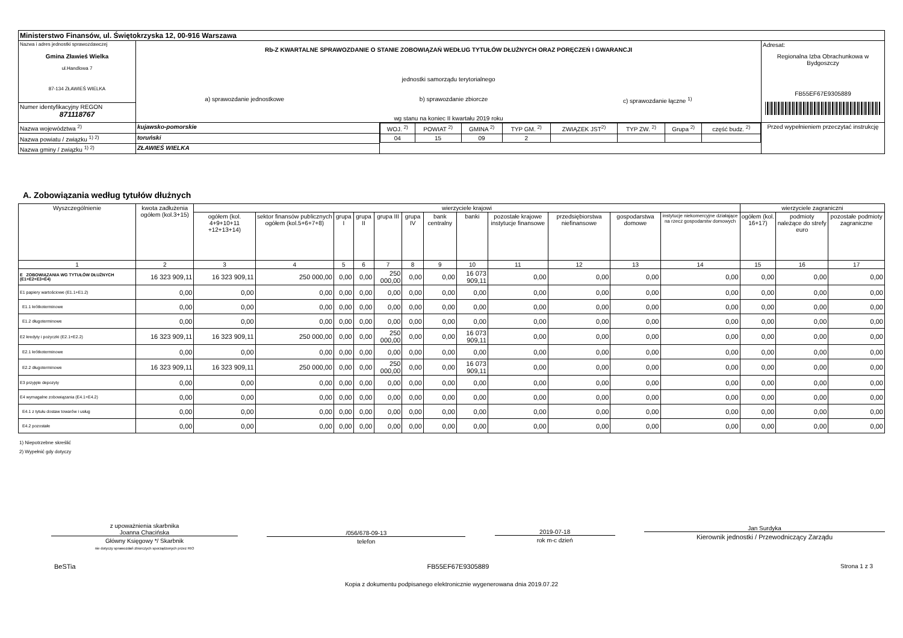| Ministerstwo Finansów, ul. Świętokrzyska 12, 00-916 Warszawa | | | |
| Nazwa i adres jednostki sprawozdawczej Gmina Zławieś Wielka ul.Handlowa 7 87-134 ZŁAWIEŚ WIELKA | Rb-Z KWARTALNE SPRAWOZDANIE O STANIE ZOBOWIĄZAŃ WEDŁUG TYTUŁÓW DŁUŻNYCH ORAZ PORĘCZEŃ I GWARANCJI jednostki samorządu terytorialnego a) sprawozdanie jednostkowe b) sprawozdanie zbiorcze c) sprawozdanie łączne <sup>1)</sup> wg stanu na koniec II kwartału 2019 roku | | Adresat: Regionalna Izba Obrachunkowa w Bydgoszczy FB55EF67E9305889 |
| Numer identyfikacyjny REGON 871118767 | | | |
| Nazwa województwa <sup>2)</sup> | kujawsko-pomorskie | / WOJ. <sup>2)</sup> / POWIAT <sup>2)</sup> / GMINA <sup>2)</sup> / TYP GM. <sup>2)</sup> / ZWIĄZEK JST<sup>2)</sup> / TYP ZW. <sup>2)</sup> / Grupa <sup>2)</sup> / część budz. <sup>2)</sup> / / 04 / 15 / 09 / 2 / / / / / | Przed wypełnieniem przeczytać instrukcję |
| Nazwa powiatu / związku <sup>1) 2)</sup> | toruński | | |
| Nazwa gminy / związku <sup>1) 2)</sup> | ZŁAWIEŚ WIELKA | | |
A. Zobowiązania według tytułów dłużnych
| Wyszczególnienie | kwota zadłużenia ogółem (kol.3+15) | wierzyciele krajowi | | | | | | | | | | | | wierzyciele zagraniczni | | |
| --- | --- | --- | --- | --- | --- | --- | --- | --- | --- | --- | --- | --- | --- | --- | --- | --- |
| | | ogółem (kol. 4+9+10+11 +12+13+14) | sektor finansów publicznych ogółem (kol.5+6+7+8) | grupa I | grupa II | grupa III | grupa IV | bank centralny | banki | pozostałe krajowe instytucje finansowe | przedsiębiorstwa niefinansowe | gospodarstwa domowe | instytucje niekomercyjne działające na rzecz gospodarstw domowych | ogółem (kol. 16+17) | podmioty należące do strefy euro | pozostałe podmioty zagraniczne |
| 1 | 2 | 3 | 4 | 5 | 6 | 7 | 8 | 9 | 10 | 11 | 12 | 13 | 14 | 15 | 16 | 17 |
| E ZOBOWIĄZANIA WG TYTUŁÓW DŁUŻNYCH (E1+E2+E3+E4) | 16 323 909,11 | 16 323 909,11 | 250 000,00 | 0,00 | 0,00 | 250 000,00 | 0,00 | 0,00 | 16 073 909,11 | 0,00 | 0,00 | 0,00 | 0,00 | 0,00 | 0,00 | 0,00 |
| E1 papiery wartościowe (E1.1+E1.2) | 0,00 | 0,00 | 0,00 | 0,00 | 0,00 | 0,00 | 0,00 | 0,00 | 0,00 | 0,00 | 0,00 | 0,00 | 0,00 | 0,00 | 0,00 | 0,00 |
| E1.1 krótkoterminowe | 0,00 | 0,00 | 0,00 | 0,00 | 0,00 | 0,00 | 0,00 | 0,00 | 0,00 | 0,00 | 0,00 | 0,00 | 0,00 | 0,00 | 0,00 | 0,00 |
| E1.2 długoterminowe | 0,00 | 0,00 | 0,00 | 0,00 | 0,00 | 0,00 | 0,00 | 0,00 | 0,00 | 0,00 | 0,00 | 0,00 | 0,00 | 0,00 | 0,00 | 0,00 |
| E2 kredyty i pożyczki (E2.1+E2.2) | 16 323 909,11 | 16 323 909,11 | 250 000,00 | 0,00 | 0,00 | 250 000,00 | 0,00 | 0,00 | 16 073 909,11 | 0,00 | 0,00 | 0,00 | 0,00 | 0,00 | 0,00 | 0,00 |
| E2.1 krótkoterminowe | 0,00 | 0,00 | 0,00 | 0,00 | 0,00 | 0,00 | 0,00 | 0,00 | 0,00 | 0,00 | 0,00 | 0,00 | 0,00 | 0,00 | 0,00 | 0,00 |
| E2.2 długoterminowe | 16 323 909,11 | 16 323 909,11 | 250 000,00 | 0,00 | 0,00 | 250 000,00 | 0,00 | 0,00 | 16 073 909,11 | 0,00 | 0,00 | 0,00 | 0,00 | 0,00 | 0,00 | 0,00 |
| E3 przyjęte depozyty | 0,00 | 0,00 | 0,00 | 0,00 | 0,00 | 0,00 | 0,00 | 0,00 | 0,00 | 0,00 | 0,00 | 0,00 | 0,00 | 0,00 | 0,00 | 0,00 |
| E4 wymagalne zobowiązania (E4.1+E4.2) | 0,00 | 0,00 | 0,00 | 0,00 | 0,00 | 0,00 | 0,00 | 0,00 | 0,00 | 0,00 | 0,00 | 0,00 | 0,00 | 0,00 | 0,00 | 0,00 |
| E4.1 z tytułu dostaw towarów i usług | 0,00 | 0,00 | 0,00 | 0,00 | 0,00 | 0,00 | 0,00 | 0,00 | 0,00 | 0,00 | 0,00 | 0,00 | 0,00 | 0,00 | 0,00 | 0,00 |
| E4.2 pozostałe | 0,00 | 0,00 | 0,00 | 0,00 | 0,00 | 0,00 | 0,00 | 0,00 | 0,00 | 0,00 | 0,00 | 0,00 | 0,00 | 0,00 | 0,00 | 0,00 |
1) Niepotrzebne skreślić
2) Wypełnić gdy dotyczy
z upoważnienia skarbnika
Joanna Chacińska
Główny Księgowy */ Skarbnik
nie dotyczy sprawozdań zbiorczych sporządzonych przez RIO
/056/678-09-13
telefon
2019-07-18
rok m-c dzień
Jan Surdyka
Kierownik jednostki / Przewodniczący Zarządu
BeSTia FB55EF67E9305889 Strona 1 z 3
Kopia z dokumentu podpisanego elektronicznie wygenerowana dnia 2019.07.22